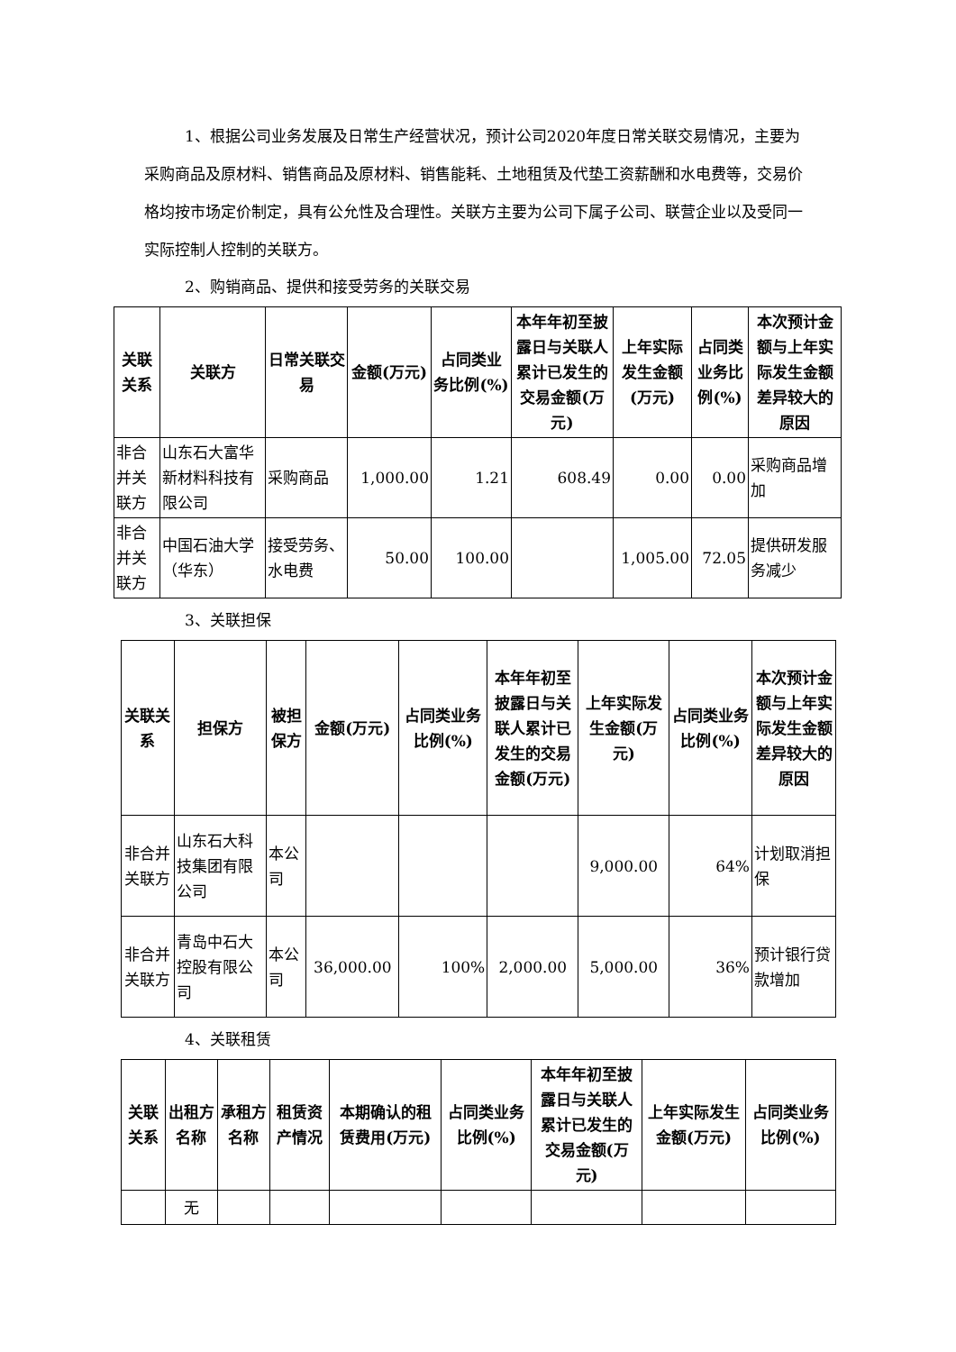1、根据公司业务发展及日常生产经营状况，预计公司2020年度日常关联交易情况，主要为采购商品及原材料、销售商品及原材料、销售能耗、土地租赁及代垫工资薪酬和水电费等，交易价格均按市场定价制定，具有公允性及合理性。关联方主要为公司下属子公司、联营企业以及受同一实际控制人控制的关联方。
2、购销商品、提供和接受劳务的关联交易
| 关联关系 | 关联方 | 日常关联交易 | 金额(万元) | 占同类业务比例(%) | 本年年初至披露日与关联人累计已发生的交易金额(万元) | 上年实际发生金额(万元) | 占同类业务比例(%) | 本次预计金额与上年实际发生金额差异较大的原因 |
| --- | --- | --- | --- | --- | --- | --- | --- | --- |
| 非合并关联方 | 山东石大富华新材料科技有限公司 | 采购商品 | 1,000.00 | 1.21 | 608.49 | 0.00 | 0.00 | 采购商品增加 |
| 非合并关联方 | 中国石油大学（华东） | 接受劳务、水电费 | 50.00 | 100.00 | | 1,005.00 | 72.05 | 提供研发服务减少 |
3、关联担保
| 关联关系 | 担保方 | 被担保方 | 金额(万元) | 占同类业务比例(%) | 本年年初至披露日与关联人累计已发生的交易金额(万元) | 上年实际发生金额(万元) | 占同类业务比例(%) | 本次预计金额与上年实际发生金额差异较大的原因 |
| --- | --- | --- | --- | --- | --- | --- | --- | --- |
| 非合并关联方 | 山东石大科技集团有限公司 | 本公司 | | | | 9,000.00 | 64% | 计划取消担保 |
| 非合并关联方 | 青岛中石大控股有限公司 | 本公司 | 36,000.00 | 100% | 2,000.00 | 5,000.00 | 36% | 预计银行贷款增加 |
4、关联租赁
| 关联关系 | 出租方名称 | 承租方名称 | 租赁资产情况 | 本期确认的租赁费用(万元) | 占同类业务比例(%) | 本年年初至披露日与关联人累计已发生的交易金额(万元) | 上年实际发生金额(万元) | 占同类业务比例(%) |
| --- | --- | --- | --- | --- | --- | --- | --- | --- |
| | 无 | | | | | | | |